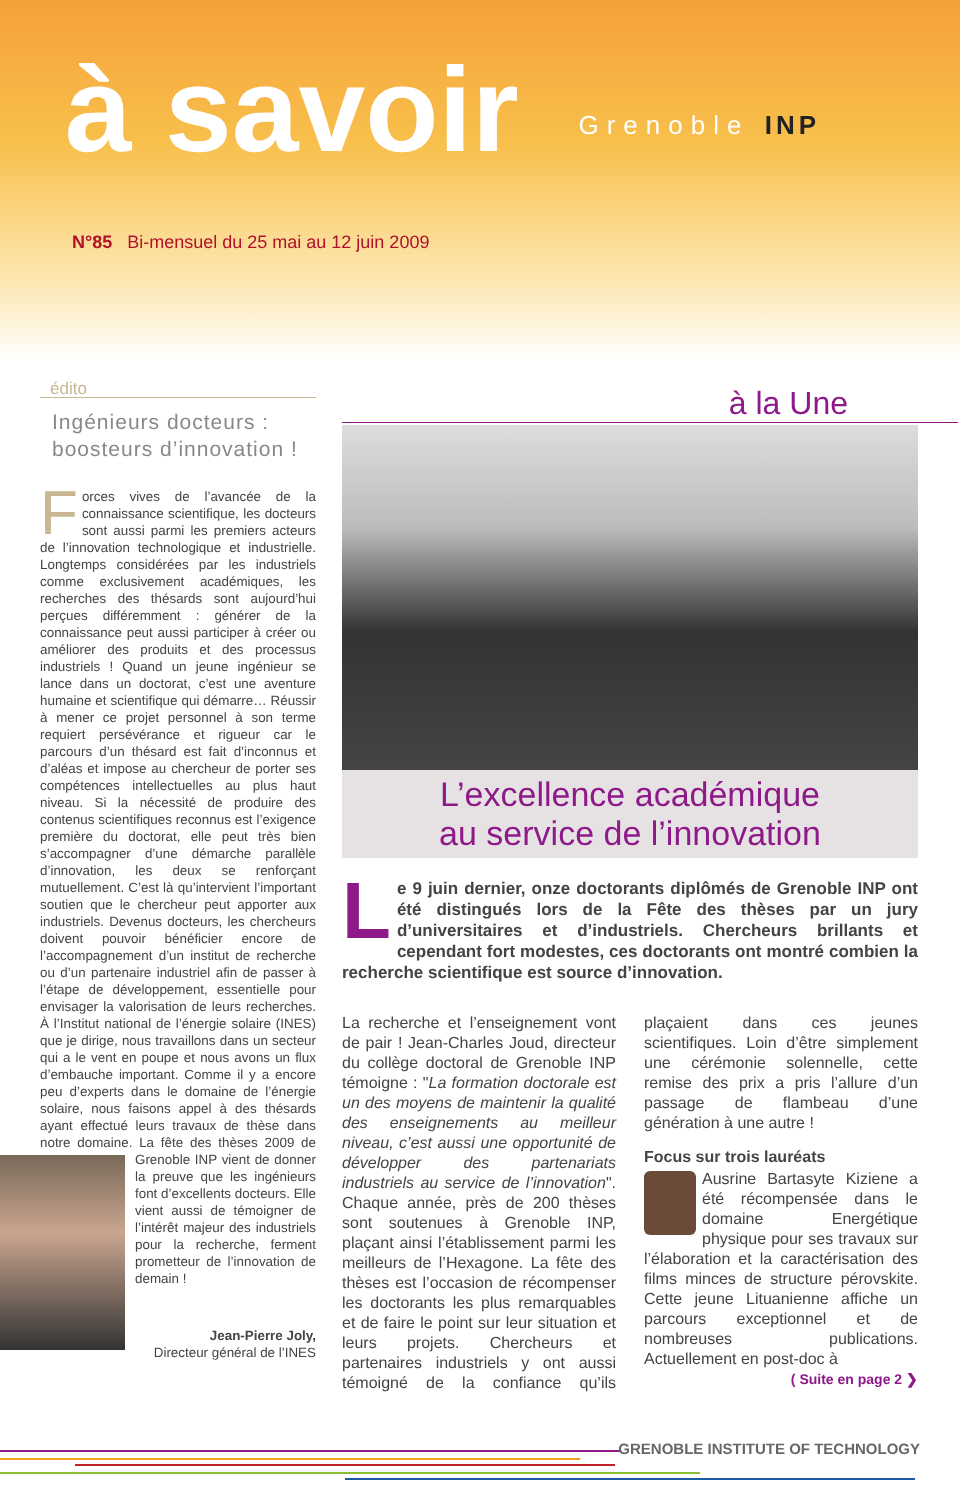à savoir Grenoble INP
N°85 Bi-mensuel du 25 mai au 12 juin 2009
édito
Ingénieurs docteurs :
boosteurs d’innovation !
Forces vives de l’avancée de la connaissance scientifique, les docteurs sont aussi parmi les premiers acteurs de l’innovation technologique et industrielle. Longtemps considérées par les industriels comme exclusivement académiques, les recherches des thésards sont aujourd’hui perçues différemment : générer de la connaissance peut aussi participer à créer ou améliorer des produits et des processus industriels ! Quand un jeune ingénieur se lance dans un doctorat, c’est une aventure humaine et scientifique qui démarre… Réussir à mener ce projet personnel à son terme requiert persévérance et rigueur car le parcours d’un thésard est fait d’inconnus et d’aléas et impose au chercheur de porter ses compétences intellectuelles au plus haut niveau. Si la nécessité de produire des contenus scientifiques reconnus est l’exigence première du doctorat, elle peut très bien s’accompagner d’une démarche parallèle d’innovation, les deux se renforçant mutuellement. C’est là qu’intervient l’important soutien que le chercheur peut apporter aux industriels. Devenus docteurs, les chercheurs doivent pouvoir bénéficier encore de l’accompagnement d’un institut de recherche ou d’un partenaire industriel afin de passer à l’étape de développement, essentielle pour envisager la valorisation de leurs recherches. À l’Institut national de l’énergie solaire (INES) que je dirige, nous travaillons dans un secteur qui a le vent en poupe et nous avons un flux d’embauche important. Comme il y a encore peu d’experts dans le domaine de l’énergie solaire, nous faisons appel à des thésards ayant effectué leurs travaux de thèse dans notre domaine. La fête des thèses 2009 de Grenoble INP vient de donner la preuve que les ingénieurs font d’excellents docteurs. Elle vient aussi de témoigner de l’intérêt majeur des industriels pour la recherche, ferment prometteur de l’innovation de demain !
Jean-Pierre Joly,
Directeur général de l’INES
à la Une
L’excellence académique
au service de l’innovation
Le 9 juin dernier, onze doctorants diplômés de Grenoble INP ont été distingués lors de la Fête des thèses par un jury d’universitaires et d’industriels. Chercheurs brillants et cependant fort modestes, ces doctorants ont montré combien la recherche scientifique est source d’innovation.
La recherche et l’enseignement vont de pair ! Jean-Charles Joud, directeur du collège doctoral de Grenoble INP témoigne : "La formation doctorale est un des moyens de maintenir la qualité des enseignements au meilleur niveau, c’est aussi une opportunité de développer des partenariats industriels au service de l’innovation". Chaque année, près de 200 thèses sont soutenues à Grenoble INP, plaçant ainsi l’établissement parmi les meilleurs de l’Hexagone. La fête des thèses est l’occasion de récompenser les doctorants les plus remarquables et de faire le point sur leur situation et leurs projets. Chercheurs et partenaires industriels y ont aussi témoigné de la confiance qu’ils plaçaient dans ces jeunes scientifiques. Loin d’être simplement une cérémonie solennelle, cette remise des prix a pris l’allure d’un passage de flambeau d’une génération à une autre !
Focus sur trois lauréats
Ausrine Bartasyte Kiziene a été récompensée dans le domaine Energétique physique pour ses travaux sur l’élaboration et la caractérisation des films minces de structure pérovskite. Cette jeune Lituanienne affiche un parcours exceptionnel et de nombreuses publications. Actuellement en post-doc à
( Suite en page 2 ❯
GRENOBLE INSTITUTE OF TECHNOLOGY